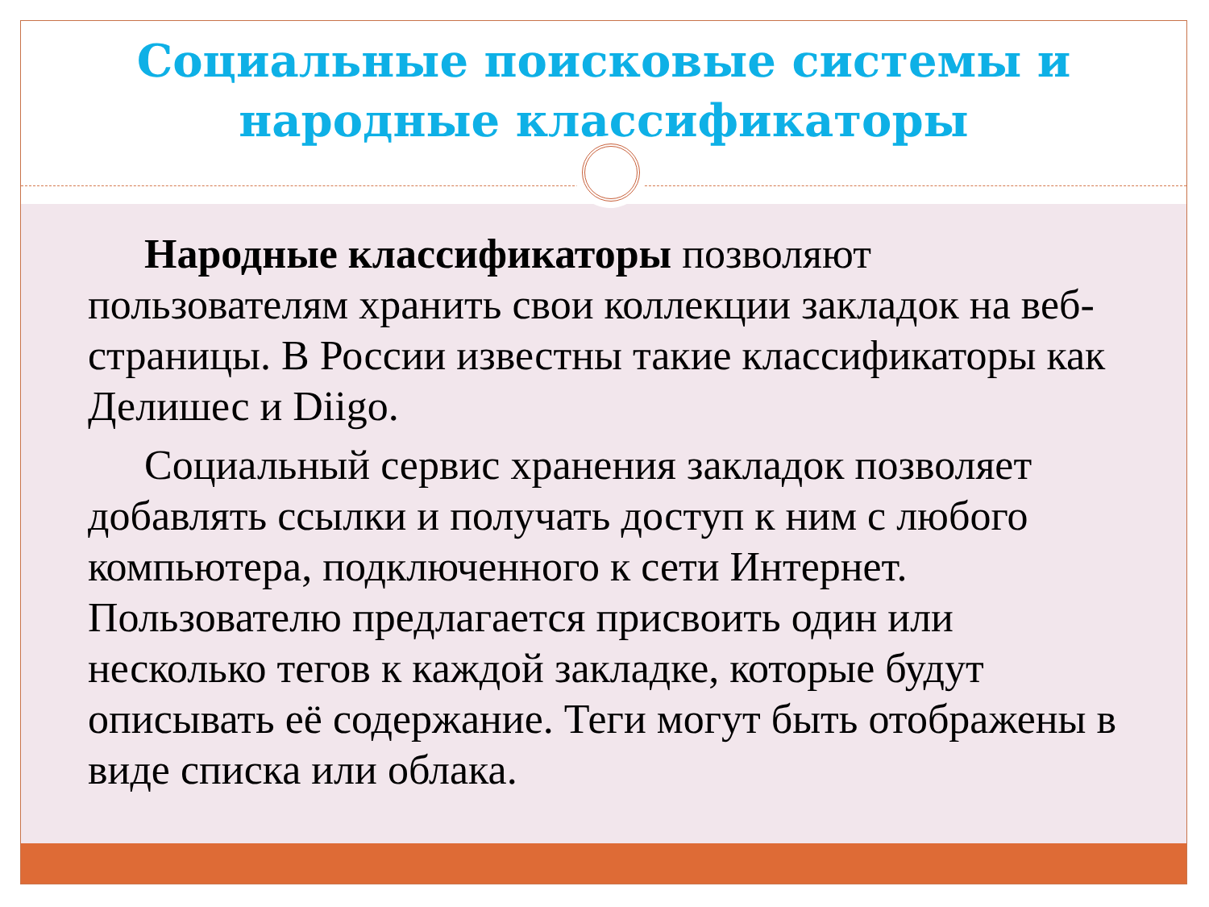Социальные поисковые системы и народные классификаторы
Народные классификаторы позволяют пользователям хранить свои коллекции закладок на веб-страницы. В России известны такие классификаторы как Делишес и Diigo.
Социальный сервис хранения закладок позволяет добавлять ссылки и получать доступ к ним с любого компьютера, подключенного к сети Интернет. Пользователю предлагается присвоить один или несколько тегов к каждой закладке, которые будут описывать её содержание. Теги могут быть отображены в виде списка или облака.